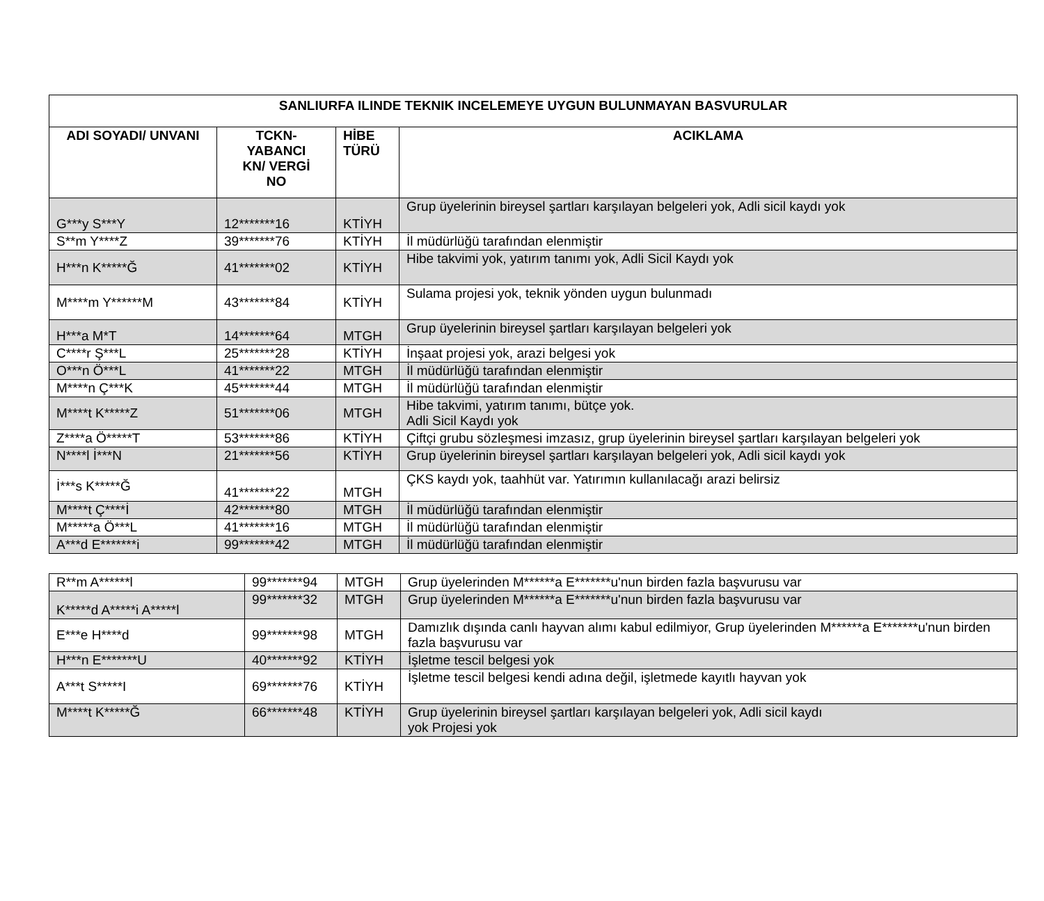| SANLIURFA ILINDE TEKNIK INCELEMEYE UYGUN BULUNMAYAN BASVURULAR | | | |
| --- | --- | --- | --- |
| ADI SOYADI/ UNVANI | TCKN- YABANCI KN/ VERGİ NO | HİBE TÜRÜ | ACIKLAMA |
| G***y S***Y | 12*******16 | KTİYH | Grup üyelerinin bireysel şartları karşılayan belgeleri yok, Adli sicil kaydı yok |
| S**m Y****Z | 39*******76 | KTİYH | İl müdürlüğü tarafından elenmiştir |
| H***n K*****Ğ | 41*******02 | KTİYH | Hibe takvimi yok, yatırım tanımı yok, Adli Sicil Kaydı yok |
| M****m Y******M | 43*******84 | KTİYH | Sulama projesi yok, teknik yönden uygun bulunmadı |
| H***a M*T | 14*******64 | MTGH | Grup üyelerinin bireysel şartları karşılayan belgeleri yok |
| C****r Ş***L | 25*******28 | KTİYH | İnşaat projesi yok, arazi belgesi yok |
| O***n Ö***L | 41*******22 | MTGH | İl müdürlüğü tarafından elenmiştir |
| M****n Ç***K | 45*******44 | MTGH | İl müdürlüğü tarafından elenmiştir |
| M****t K*****Z | 51*******06 | MTGH | Hibe takvimi, yatırım tanımı, bütçe yok. Adli Sicil Kaydı yok |
| Z****a Ö*****T | 53*******86 | KTİYH | Çiftçi grubu sözleşmesi imzasız, grup üyelerinin bireysel şartları karşılayan belgeleri yok |
| N****l İ***N | 21*******56 | KTİYH | Grup üyelerinin bireysel şartları karşılayan belgeleri yok, Adli sicil kaydı yok |
| İ***s K*****Ğ | 41*******22 | MTGH | ÇKS kaydı yok, taahhüt var. Yatırımın kullanılacağı arazi belirsiz |
| M****t Ç****İ | 42*******80 | MTGH | İl müdürlüğü tarafından elenmiştir |
| M*****a Ö***L | 41*******16 | MTGH | İl müdürlüğü tarafından elenmiştir |
| A***d E*******i | 99*******42 | MTGH | İl müdürlüğü tarafından elenmiştir |
| R**m A******l | 99*******94 | MTGH | Grup üyelerinden M******a E*******u'nun birden fazla başvurusu var |
| K*****d A*****i A*****l | 99*******32 | MTGH | Grup üyelerinden M******a E*******u'nun birden fazla başvurusu var |
| E***e H****d | 99*******98 | MTGH | Damızlık dışında canlı hayvan alımı kabul edilmiyor, Grup üyelerinden M******a E*******u'nun birden fazla başvurusu var |
| H***n E*******U | 40*******92 | KTİYH | İşletme tescil belgesi yok |
| A***t S*****I | 69*******76 | KTİYH | İşletme tescil belgesi kendi adına değil, işletmede kayıtlı hayvan yok |
| M****t K*****Ğ | 66*******48 | KTİYH | Grup üyelerinin bireysel şartları karşılayan belgeleri yok, Adli sicil kaydı yok Projesi yok |